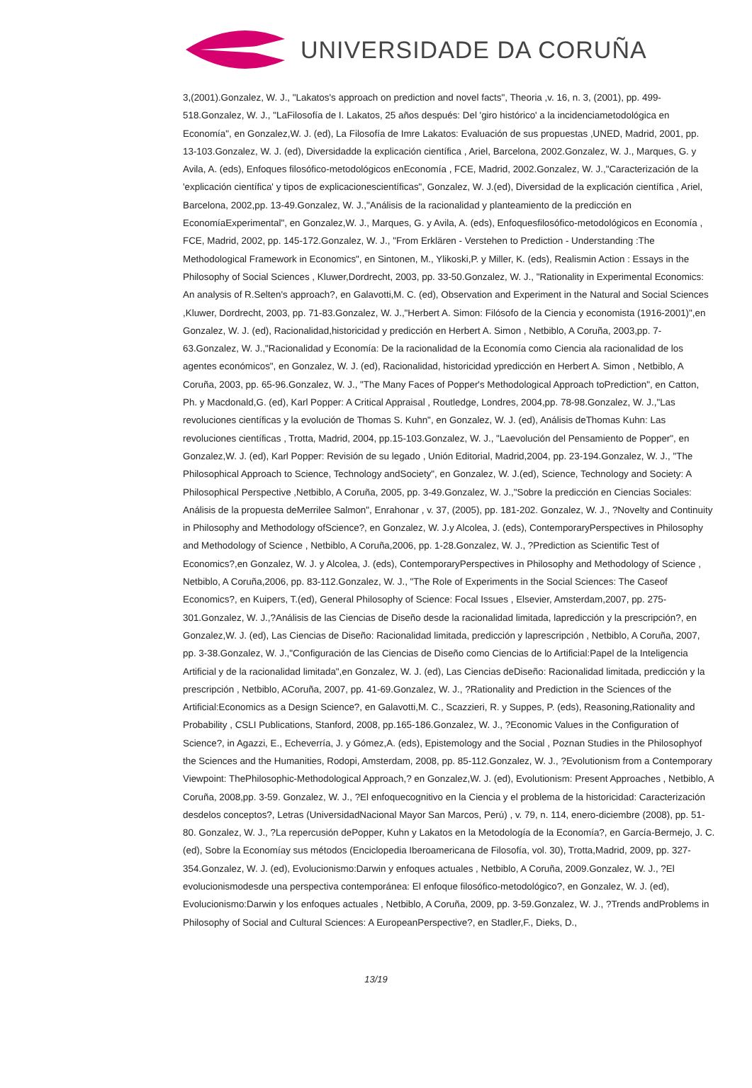UNIVERSIDADE DA CORUÑA
3,(2001).Gonzalez, W. J., "Lakatos's approach on prediction and novel facts", Theoria ,v. 16, n. 3, (2001), pp. 499-518.Gonzalez, W. J., "LaFilosofía de I. Lakatos, 25 años después: Del 'giro histórico' a la incidenciametodológica en Economía", en Gonzalez,W. J. (ed), La Filosofía de Imre Lakatos: Evaluación de sus propuestas ,UNED, Madrid, 2001, pp. 13-103.Gonzalez, W. J. (ed), Diversidadde la explicación científica , Ariel, Barcelona, 2002.Gonzalez, W. J., Marques, G. y Avila, A. (eds), Enfoques filosófico-metodológicos enEconomía , FCE, Madrid, 2002.Gonzalez, W. J.,"Caracterización de la 'explicación científica' y tipos de explicacionescientíficas", Gonzalez, W. J.(ed), Diversidad de la explicación científica , Ariel, Barcelona, 2002,pp. 13-49.Gonzalez, W. J.,"Análisis de la racionalidad y planteamiento de la predicción en EconomíaExperimental", en Gonzalez,W. J., Marques, G. y Avila, A. (eds), Enfoquesfilosófico-metodológicos en Economía , FCE, Madrid, 2002, pp. 145-172.Gonzalez, W. J., "From Erklären - Verstehen to Prediction - Understanding :The Methodological Framework in Economics", en Sintonen, M., Ylikoski,P. y Miller, K. (eds), Realismin Action : Essays in the Philosophy of Social Sciences , Kluwer,Dordrecht, 2003, pp. 33-50.Gonzalez, W. J., "Rationality in Experimental Economics: An analysis of R.Selten's approach?, en Galavotti,M. C. (ed), Observation and Experiment in the Natural and Social Sciences ,Kluwer, Dordrecht, 2003, pp. 71-83.Gonzalez, W. J.,"Herbert A. Simon: Filósofo de la Ciencia y economista (1916-2001)",en Gonzalez, W. J. (ed), Racionalidad,historicidad y predicción en Herbert A. Simon , Netbiblo, A Coruña, 2003,pp. 7-63.Gonzalez, W. J.,"Racionalidad y Economía: De la racionalidad de la Economía como Ciencia ala racionalidad de los agentes económicos", en Gonzalez, W. J. (ed), Racionalidad, historicidad ypredicción en Herbert A. Simon , Netbiblo, A Coruña, 2003, pp. 65-96.Gonzalez, W. J., "The Many Faces of Popper's Methodological Approach toPrediction", en Catton, Ph. y Macdonald,G. (ed), Karl Popper: A Critical Appraisal , Routledge, Londres, 2004,pp. 78-98.Gonzalez, W. J.,"Las revoluciones científicas y la evolución de Thomas S. Kuhn", en Gonzalez, W. J. (ed), Análisis deThomas Kuhn: Las revoluciones científicas , Trotta, Madrid, 2004, pp.15-103.Gonzalez, W. J., "Laevolución del Pensamiento de Popper", en Gonzalez,W. J. (ed), Karl Popper: Revisión de su legado , Unión Editorial, Madrid,2004, pp. 23-194.Gonzalez, W. J., "The Philosophical Approach to Science, Technology andSociety", en Gonzalez, W. J.(ed), Science, Technology and Society: A Philosophical Perspective ,Netbiblo, A Coruña, 2005, pp. 3-49.Gonzalez, W. J.,"Sobre la predicción en Ciencias Sociales: Análisis de la propuesta deMerrilee Salmon", Enrahonar , v. 37, (2005), pp. 181-202. Gonzalez, W. J., ?Novelty and Continuity in Philosophy and Methodology ofScience?, en Gonzalez, W. J.y Alcolea, J. (eds), ContemporaryPerspectives in Philosophy and Methodology of Science , Netbiblo, A Coruña,2006, pp. 1-28.Gonzalez, W. J., ?Prediction as Scientific Test of Economics?,en Gonzalez, W. J. y Alcolea, J. (eds), ContemporaryPerspectives in Philosophy and Methodology of Science , Netbiblo, A Coruña,2006, pp. 83-112.Gonzalez, W. J., "The Role of Experiments in the Social Sciences: The Caseof Economics?, en Kuipers, T.(ed), General Philosophy of Science: Focal Issues , Elsevier, Amsterdam,2007, pp. 275-301.Gonzalez, W. J.,?Análisis de las Ciencias de Diseño desde la racionalidad limitada, lapredicción y la prescripción?, en Gonzalez,W. J. (ed), Las Ciencias de Diseño: Racionalidad limitada, predicción y laprescripción , Netbiblo, A Coruña, 2007, pp. 3-38.Gonzalez, W. J.,"Configuración de las Ciencias de Diseño como Ciencias de lo Artificial:Papel de la Inteligencia Artificial y de la racionalidad limitada",en Gonzalez, W. J. (ed), Las Ciencias deDiseño: Racionalidad limitada, predicción y la prescripción , Netbiblo, ACoruña, 2007, pp. 41-69.Gonzalez, W. J., ?Rationality and Prediction in the Sciences of the Artificial:Economics as a Design Science?, en Galavotti,M. C., Scazzieri, R. y Suppes, P. (eds), Reasoning,Rationality and Probability , CSLI Publications, Stanford, 2008, pp.165-186.Gonzalez, W. J., ?Economic Values in the Configuration of Science?, in Agazzi, E., Echeverría, J. y Gómez,A. (eds), Epistemology and the Social , Poznan Studies in the Philosophyof the Sciences and the Humanities, Rodopi, Amsterdam, 2008, pp. 85-112.Gonzalez, W. J., ?Evolutionism from a Contemporary Viewpoint: ThePhilosophic-Methodological Approach,? en Gonzalez,W. J. (ed), Evolutionism: Present Approaches , Netbiblo, A Coruña, 2008,pp. 3-59. Gonzalez, W. J., ?El enfoquecognitivo en la Ciencia y el problema de la historicidad: Caracterización desdelos conceptos?, Letras (UniversidadNacional Mayor San Marcos, Perú) , v. 79, n. 114, enero-diciembre (2008), pp. 51-80. Gonzalez, W. J., ?La repercusión dePopper, Kuhn y Lakatos en la Metodología de la Economía?, en García-Bermejo, J. C. (ed), Sobre la Economíay sus métodos (Enciclopedia Iberoamericana de Filosofía, vol. 30), Trotta,Madrid, 2009, pp. 327-354.Gonzalez, W. J. (ed), Evolucionismo:Darwin y enfoques actuales , Netbiblo, A Coruña, 2009.Gonzalez, W. J., ?El evolucionismodesde una perspectiva contemporánea: El enfoque filosófico-metodológico?, en Gonzalez, W. J. (ed), Evolucionismo:Darwin y los enfoques actuales , Netbiblo, A Coruña, 2009, pp. 3-59.Gonzalez, W. J., ?Trends andProblems in Philosophy of Social and Cultural Sciences: A EuropeanPerspective?, en Stadler,F., Dieks, D.,
13/19